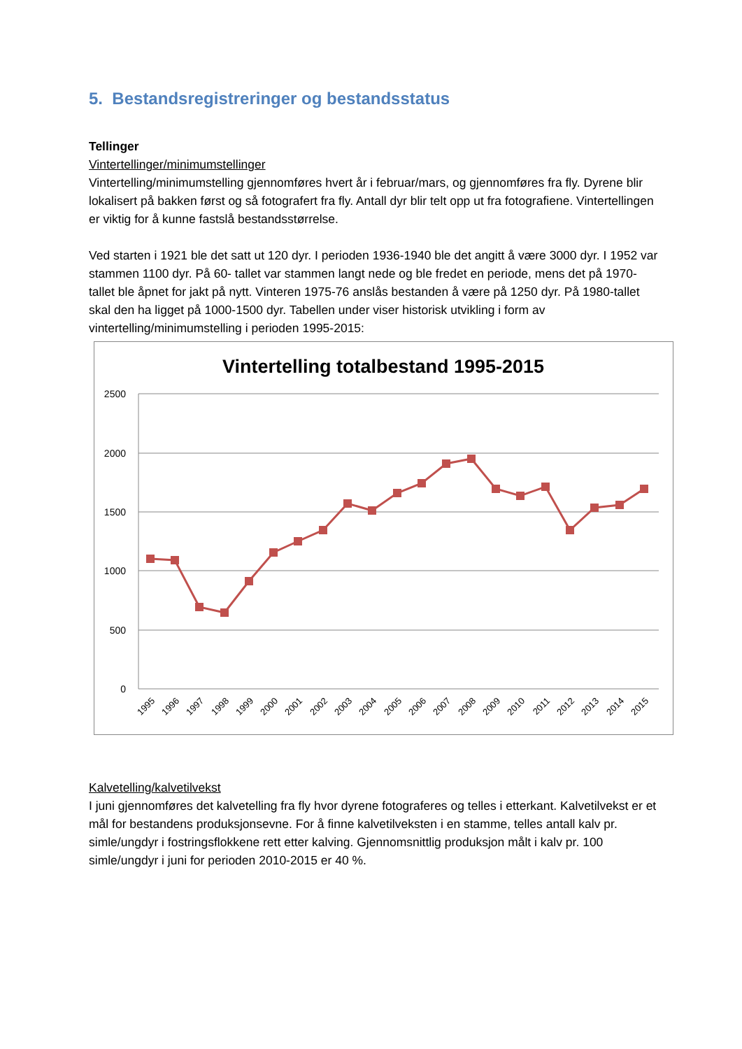5. Bestandsregistreringer og bestandsstatus
Tellinger
Vintertellinger/minimumstellinger
Vintertelling/minimumstelling gjennomføres hvert år i februar/mars, og gjennomføres fra fly. Dyrene blir lokalisert på bakken først og så fotografert fra fly. Antall dyr blir telt opp ut fra fotografiene. Vintertellingen er viktig for å kunne fastslå bestandsstørrelse.
Ved starten i 1921 ble det satt ut 120 dyr. I perioden 1936-1940 ble det angitt å være 3000 dyr. I 1952 var stammen 1100 dyr. På 60- tallet var stammen langt nede og ble fredet en periode, mens det på 1970-tallet ble åpnet for jakt på nytt. Vinteren 1975-76 anslås bestanden å være på 1250 dyr. På 1980-tallet skal den ha ligget på 1000-1500 dyr. Tabellen under viser historisk utvikling i form av vintertelling/minimumstelling i perioden 1995-2015:
Vintertelling totalbestand 1995-2015
2500
2000
1500
1000
500
0
1995
1996
1997
1998
1999
2000
2001
2002
2003
2004
2005
2006
2007
2008
2009
2010
2011
2012
2013
2014
2015
Kalvetelling/kalvetilvekst
I juni gjennomføres det kalvetelling fra fly hvor dyrene fotograferes og telles i etterkant. Kalvetilvekst er et mål for bestandens produksjonsevne. For å finne kalvetilveksten i en stamme, telles antall kalv pr. simle/ungdyr i fostringsflokkene rett etter kalving. Gjennomsnittlig produksjon målt i kalv pr. 100 simle/ungdyr i juni for perioden 2010-2015 er 40 %.